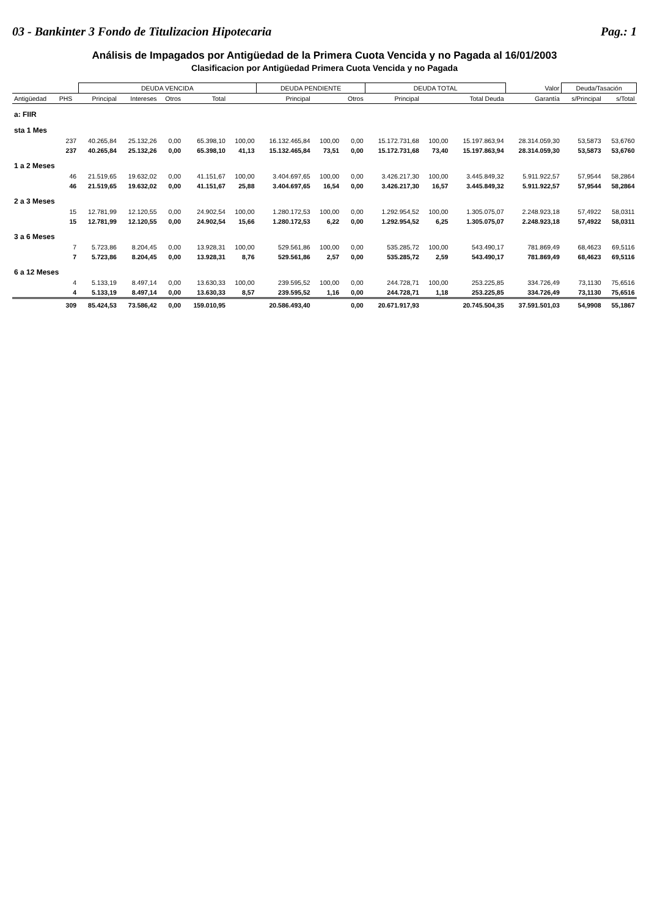03 - Bankinter 3 Fondo de Titulizacion Hipotecaria Pag.: 1
Análisis de Impagados por Antigüedad de la Primera Cuota Vencida y no Pagada al 16/01/2003
Clasificacion por Antigüedad Primera Cuota Vencida y no Pagada
| | | DEUDA VENCIDA | | | | | DEUDA PENDIENTE | | | DEUDA TOTAL | | | Valor | Deuda/Tasación | |
| --- | --- | --- | --- | --- | --- | --- | --- | --- | --- | --- | --- | --- | --- | --- | --- |
| Antigüedad | PHS | Principal | Intereses | Otros | Total | | Principal | | Otros | Principal | | Total Deuda | Garantía | s/Principal | s/Total |
| a: FIIR | | | | | | | | | | | | | | | |
| sta 1 Mes | | | | | | | | | | | | | | | |
| | 237 | 40.265,84 | 25.132,26 | 0,00 | 65.398,10 | 100,00 | 16.132.465,84 | 100,00 | 0,00 | 15.172.731,68 | 100,00 | 15.197.863,94 | 28.314.059,30 | 53,5873 | 53,6760 |
| | 237 | 40.265,84 | 25.132,26 | 0,00 | 65.398,10 | 41,13 | 15.132.465,84 | 73,51 | 0,00 | 15.172.731,68 | 73,40 | 15.197.863,94 | 28.314.059,30 | 53,5873 | 53,6760 |
| 1 a 2 Meses | | | | | | | | | | | | | | | |
| | 46 | 21.519,65 | 19.632,02 | 0,00 | 41.151,67 | 100,00 | 3.404.697,65 | 100,00 | 0,00 | 3.426.217,30 | 100,00 | 3.445.849,32 | 5.911.922,57 | 57,9544 | 58,2864 |
| | 46 | 21.519,65 | 19.632,02 | 0,00 | 41.151,67 | 25,88 | 3.404.697,65 | 16,54 | 0,00 | 3.426.217,30 | 16,57 | 3.445.849,32 | 5.911.922,57 | 57,9544 | 58,2864 |
| 2 a 3 Meses | | | | | | | | | | | | | | | |
| | 15 | 12.781,99 | 12.120,55 | 0,00 | 24.902,54 | 100,00 | 1.280.172,53 | 100,00 | 0,00 | 1.292.954,52 | 100,00 | 1.305.075,07 | 2.248.923,18 | 57,4922 | 58,0311 |
| | 15 | 12.781,99 | 12.120,55 | 0,00 | 24.902,54 | 15,66 | 1.280.172,53 | 6,22 | 0,00 | 1.292.954,52 | 6,25 | 1.305.075,07 | 2.248.923,18 | 57,4922 | 58,0311 |
| 3 a 6 Meses | | | | | | | | | | | | | | | |
| | 7 | 5.723,86 | 8.204,45 | 0,00 | 13.928,31 | 100,00 | 529.561,86 | 100,00 | 0,00 | 535.285,72 | 100,00 | 543.490,17 | 781.869,49 | 68,4623 | 69,5116 |
| | 7 | 5.723,86 | 8.204,45 | 0,00 | 13.928,31 | 8,76 | 529.561,86 | 2,57 | 0,00 | 535.285,72 | 2,59 | 543.490,17 | 781.869,49 | 68,4623 | 69,5116 |
| 6 a 12 Meses | | | | | | | | | | | | | | | |
| | 4 | 5.133,19 | 8.497,14 | 0,00 | 13.630,33 | 100,00 | 239.595,52 | 100,00 | 0,00 | 244.728,71 | 100,00 | 253.225,85 | 334.726,49 | 73,1130 | 75,6516 |
| | 4 | 5.133,19 | 8.497,14 | 0,00 | 13.630,33 | 8,57 | 239.595,52 | 1,16 | 0,00 | 244.728,71 | 1,18 | 253.225,85 | 334.726,49 | 73,1130 | 75,6516 |
| | 309 | 85.424,53 | 73.586,42 | 0,00 | 159.010,95 | | 20.586.493,40 | | 0,00 | 20.671.917,93 | | 20.745.504,35 | 37.591.501,03 | 54,9908 | 55,1867 |